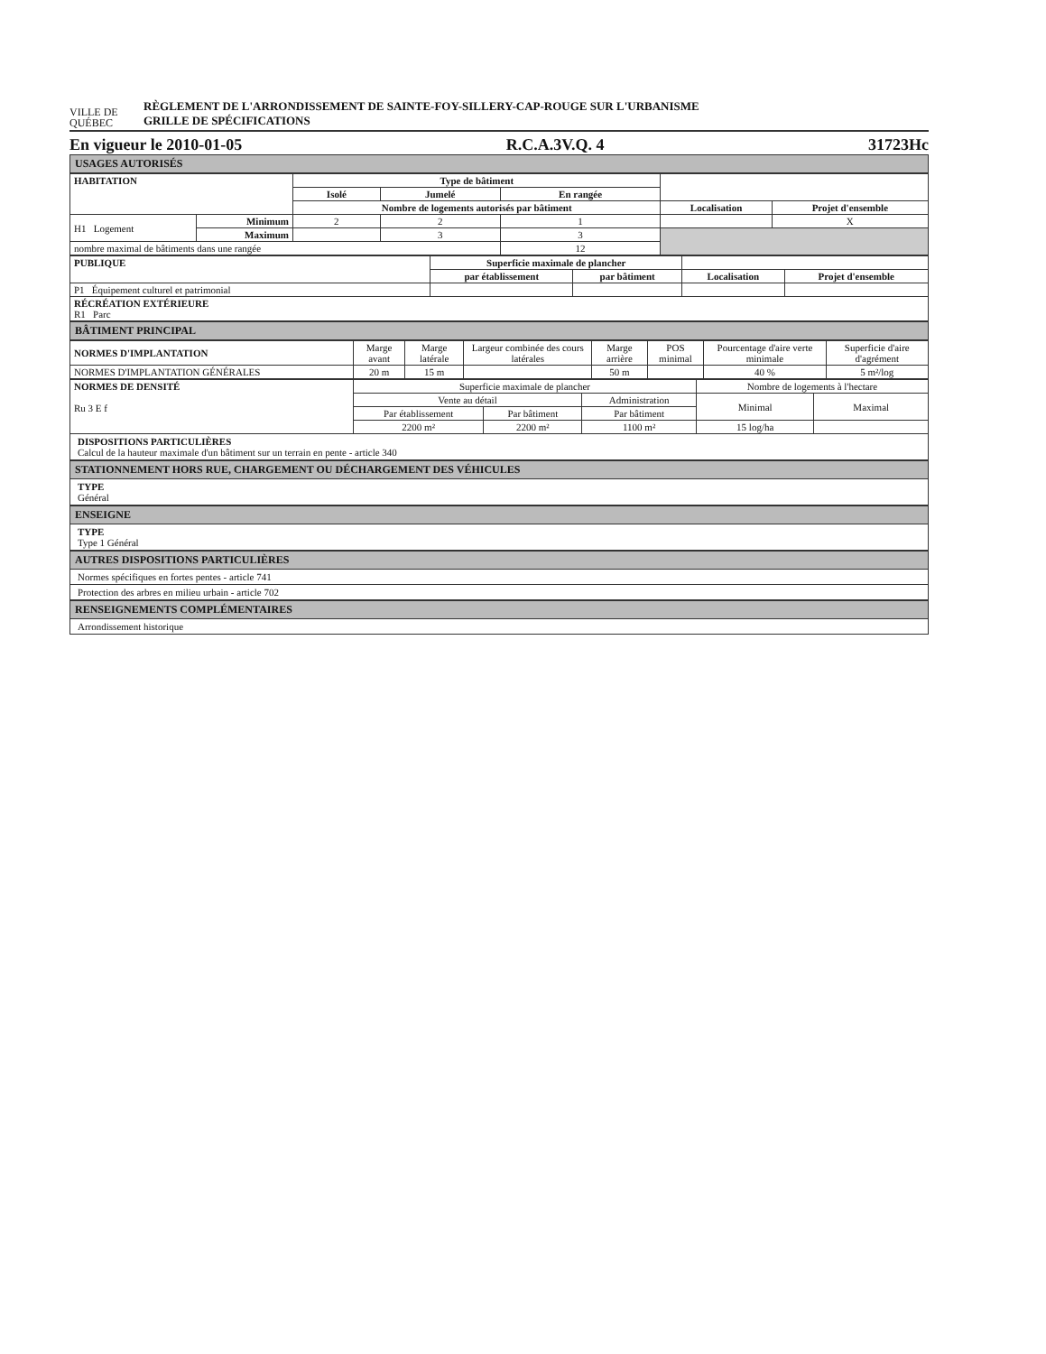VILLE DE
QUÉBEC
RÈGLEMENT DE L'ARRONDISSEMENT DE SAINTE-FOY-SILLERY-CAP-ROUGE SUR L'URBANISME
GRILLE DE SPÉCIFICATIONS
En vigueur le 2010-01-05 R.C.A.3V.Q. 4 31723Hc
USAGES AUTORISÉS
| HABITATION | | Type de bâtiment | | | | |
| | | Isolé | Jumelé | En rangée | | |
| | | Nombre de logements autorisés par bâtiment | | | Localisation | Projet d'ensemble |
| H1 Logement | Minimum | 2 | 2 | 1 | | X |
| | Maximum | | 3 | 3 | | |
| nombre maximal de bâtiments dans une rangée | | | | 12 | | |
| PUBLIQUE | Superficie maximale de plancher | | | |
| | par établissement | par bâtiment | Localisation | Projet d'ensemble |
| P1 Équipement culturel et patrimonial | | | | |
| RÉCRÉATION EXTÉRIEURE R1 Parc | | | | |
BÂTIMENT PRINCIPAL
| NORMES D'IMPLANTATION | Marge avant | Marge latérale | Largeur combinée des cours latérales | Marge arrière | POS minimal | Pourcentage d'aire verte minimale | Superficie d'aire d'agrément |
| NORMES D'IMPLANTATION GÉNÉRALES | 20 m | 15 m | | 50 m | | 40 % | 5 m²/log |
| NORMES DE DENSITÉ Ru 3 E f | Superficie maximale de plancher | | | Nombre de logements à l'hectare | |
| | Vente au détail | | Administration | Minimal | Maximal |
| | Par établissement | Par bâtiment | Par bâtiment | | |
| | 2200 m² | 2200 m² | 1100 m² | 15 log/ha | |
DISPOSITIONS PARTICULIÈRES
Calcul de la hauteur maximale d'un bâtiment sur un terrain en pente - article 340
STATIONNEMENT HORS RUE, CHARGEMENT OU DÉCHARGEMENT DES VÉHICULES
TYPE
Général
ENSEIGNE
TYPE
Type 1 Général
AUTRES DISPOSITIONS PARTICULIÈRES
Normes spécifiques en fortes pentes - article 741
Protection des arbres en milieu urbain - article 702
RENSEIGNEMENTS COMPLÉMENTAIRES
Arrondissement historique